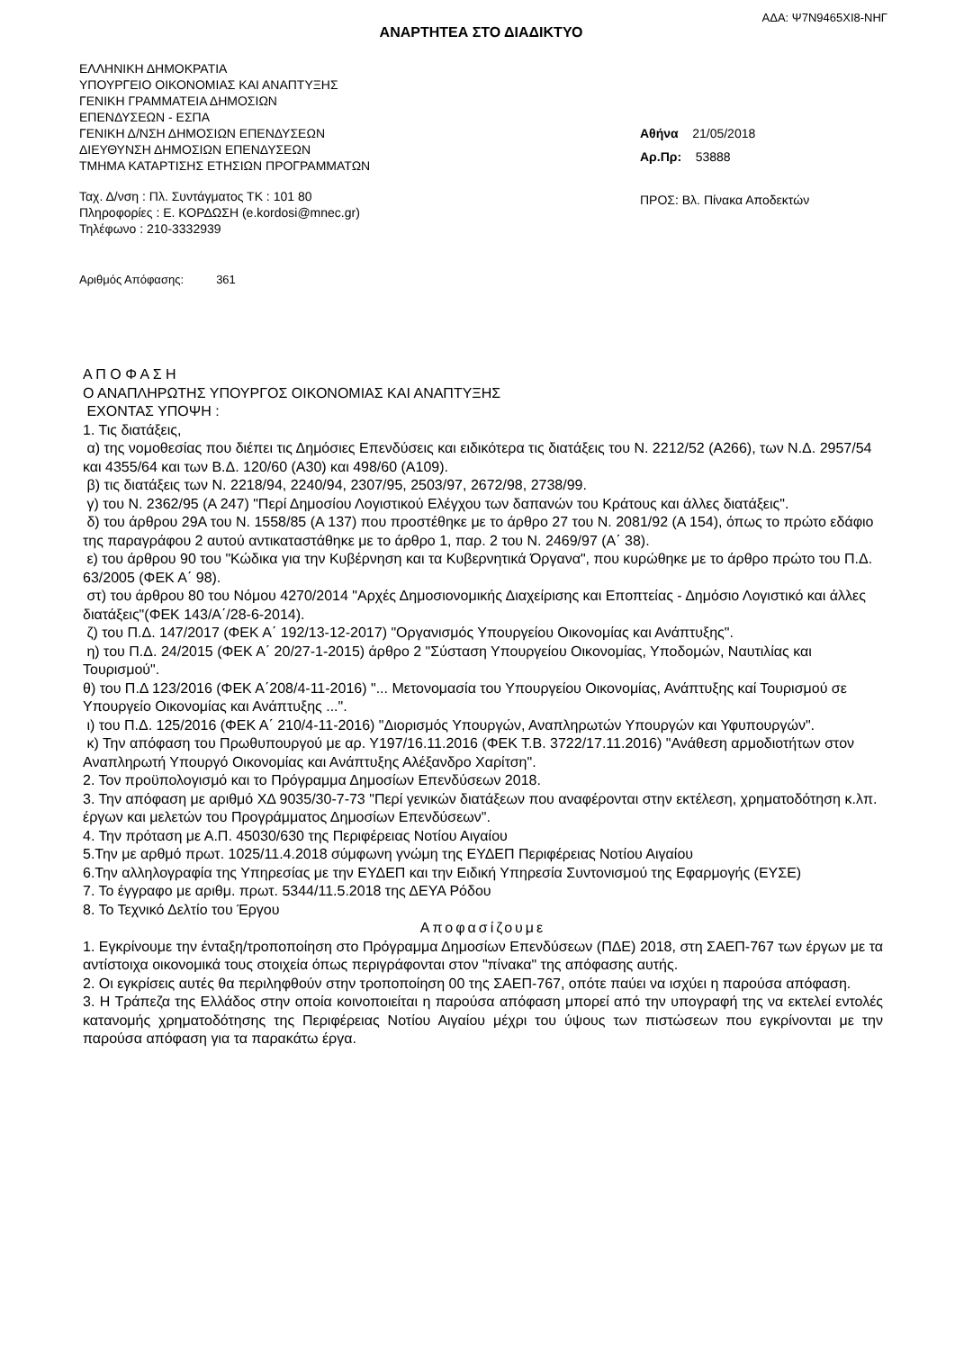ΑΔΑ: Ψ7Ν9465ΧΙ8-ΝΗΓ
ΑΝΑΡΤΗΤΕΑ ΣΤΟ ΔΙΑΔΙΚΤΥΟ
ΕΛΛΗΝΙΚΗ ΔΗΜΟΚΡΑΤΙΑ
ΥΠΟΥΡΓΕΙΟ ΟΙΚΟΝΟΜΙΑΣ ΚΑΙ ΑΝΑΠΤΥΞΗΣ
ΓΕΝΙΚΗ ΓΡΑΜΜΑΤΕΙΑ ΔΗΜΟΣΙΩΝ
ΕΠΕΝΔΥΣΕΩΝ - ΕΣΠΑ
ΓΕΝΙΚΗ Δ/ΝΣΗ ΔΗΜΟΣΙΩΝ ΕΠΕΝΔΥΣΕΩΝ
ΔΙΕΥΘΥΝΣΗ ΔΗΜΟΣΙΩΝ ΕΠΕΝΔΥΣΕΩΝ
ΤΜΗΜΑ ΚΑΤΑΡΤΙΣΗΣ ΕΤΗΣΙΩΝ ΠΡΟΓΡΑΜΜΑΤΩΝ
Ταχ. Δ/νση : Πλ. Συντάγματος ΤΚ : 101 80
Πληροφορίες : Ε. ΚΟΡΔΩΣΗ (e.kordosi@mnec.gr)
Τηλέφωνο : 210-3332939
Αθήνα 21/05/2018
Αρ.Πρ: 53888
ΠΡΟΣ: Βλ. Πίνακα Αποδεκτών
Αριθμός Απόφασης: 361
Α Π Ο Φ Α Σ Η
Ο ΑΝΑΠΛΗΡΩΤΗΣ ΥΠΟΥΡΓΟΣ ΟΙΚΟΝΟΜΙΑΣ ΚΑΙ ΑΝΑΠΤΥΞΗΣ
ΕΧΟΝΤΑΣ ΥΠΟΨΗ :
1. Τις διατάξεις,
α) της νομοθεσίας που διέπει τις Δημόσιες Επενδύσεις και ειδικότερα τις διατάξεις του Ν. 2212/52 (Α266), των Ν.Δ. 2957/54 και 4355/64 και των Β.Δ. 120/60 (Α30) και 498/60 (Α109).
β) τις διατάξεις των Ν. 2218/94, 2240/94, 2307/95, 2503/97, 2672/98, 2738/99.
γ) του Ν. 2362/95 (Α 247) "Περί Δημοσίου Λογιστικού Ελέγχου των δαπανών του Κράτους και άλλες διατάξεις".
δ) του άρθρου 29Α του Ν. 1558/85 (Α 137) που προστέθηκε με το άρθρο 27 του Ν. 2081/92 (Α 154), όπως το πρώτο εδάφιο της παραγράφου 2 αυτού αντικαταστάθηκε με το άρθρο 1, παρ. 2 του Ν. 2469/97 (Α΄ 38).
ε) του άρθρου 90 του "Κώδικα για την Κυβέρνηση και τα Κυβερνητικά Όργανα", που κυρώθηκε με το άρθρο πρώτο του Π.Δ. 63/2005 (ΦΕΚ Α΄ 98).
στ) του άρθρου 80 του Νόμου 4270/2014 "Αρχές Δημοσιονομικής Διαχείρισης και Εποπτείας - Δημόσιο Λογιστικό και άλλες διατάξεις"(ΦΕΚ 143/Α΄/28-6-2014).
ζ) του Π.Δ. 147/2017 (ΦΕΚ Α΄ 192/13-12-2017) "Οργανισμός Υπουργείου Οικονομίας και Ανάπτυξης".
η) του Π.Δ. 24/2015 (ΦΕΚ Α΄ 20/27-1-2015) άρθρο 2 "Σύσταση Υπουργείου Οικονομίας, Υποδομών, Ναυτιλίας και Τουρισμού".
θ) του Π.Δ 123/2016 (ΦΕΚ Α΄208/4-11-2016) "... Μετονομασία του Υπουργείου Οικονομίας, Ανάπτυξης καί Τουρισμού σε Υπουργείο Οικονομίας και Ανάπτυξης ...".
ι) του Π.Δ. 125/2016 (ΦΕΚ Α΄ 210/4-11-2016) "Διορισμός Υπουργών, Αναπληρωτών Υπουργών και Υφυπουργών".
κ) Την απόφαση του Πρωθυπουργού με αρ. Υ197/16.11.2016 (ΦΕΚ Τ.Β. 3722/17.11.2016) "Ανάθεση αρμοδιοτήτων στον Αναπληρωτή Υπουργό Οικονομίας και Ανάπτυξης Αλέξανδρο Χαρίτση".
2. Τον προϋπολογισμό και το Πρόγραμμα Δημοσίων Επενδύσεων 2018.
3. Την απόφαση με αριθμό ΧΔ 9035/30-7-73 "Περί γενικών διατάξεων που αναφέρονται στην εκτέλεση, χρηματοδότηση κ.λπ. έργων και μελετών του Προγράμματος Δημοσίων Επενδύσεων".
4. Την πρόταση με Α.Π. 45030/630 της Περιφέρειας Νοτίου Αιγαίου
5.Την με αρθμό πρωτ. 1025/11.4.2018 σύμφωνη γνώμη της ΕΥΔΕΠ Περιφέρειας Νοτίου Αιγαίου
6.Την αλληλογραφία της Υπηρεσίας με την ΕΥΔΕΠ και την Ειδική Υπηρεσία Συντονισμού της Εφαρμογής (ΕΥΣΕ)
7. Το έγγραφο με αριθμ. πρωτ. 5344/11.5.2018 της ΔΕΥΑ Ρόδου
8. Το Τεχνικό Δελτίο του Έργου
Αποφασίζουμε
1. Εγκρίνουμε την ένταξη/τροποποίηση στο Πρόγραμμα Δημοσίων Επενδύσεων (ΠΔΕ) 2018, στη ΣΑΕΠ-767 των έργων με τα αντίστοιχα οικονομικά τους στοιχεία όπως περιγράφονται στον "πίνακα" της απόφασης αυτής.
2. Οι εγκρίσεις αυτές θα περιληφθούν στην τροποποίηση 00 της ΣΑΕΠ-767, οπότε παύει να ισχύει η παρούσα απόφαση.
3. Η Τράπεζα της Ελλάδος στην οποία κοινοποιείται η παρούσα απόφαση μπορεί από την υπογραφή της να εκτελεί εντολές κατανομής χρηματοδότησης της Περιφέρειας Νοτίου Αιγαίου μέχρι του ύψους των πιστώσεων που εγκρίνονται με την παρούσα απόφαση για τα παρακάτω έργα.